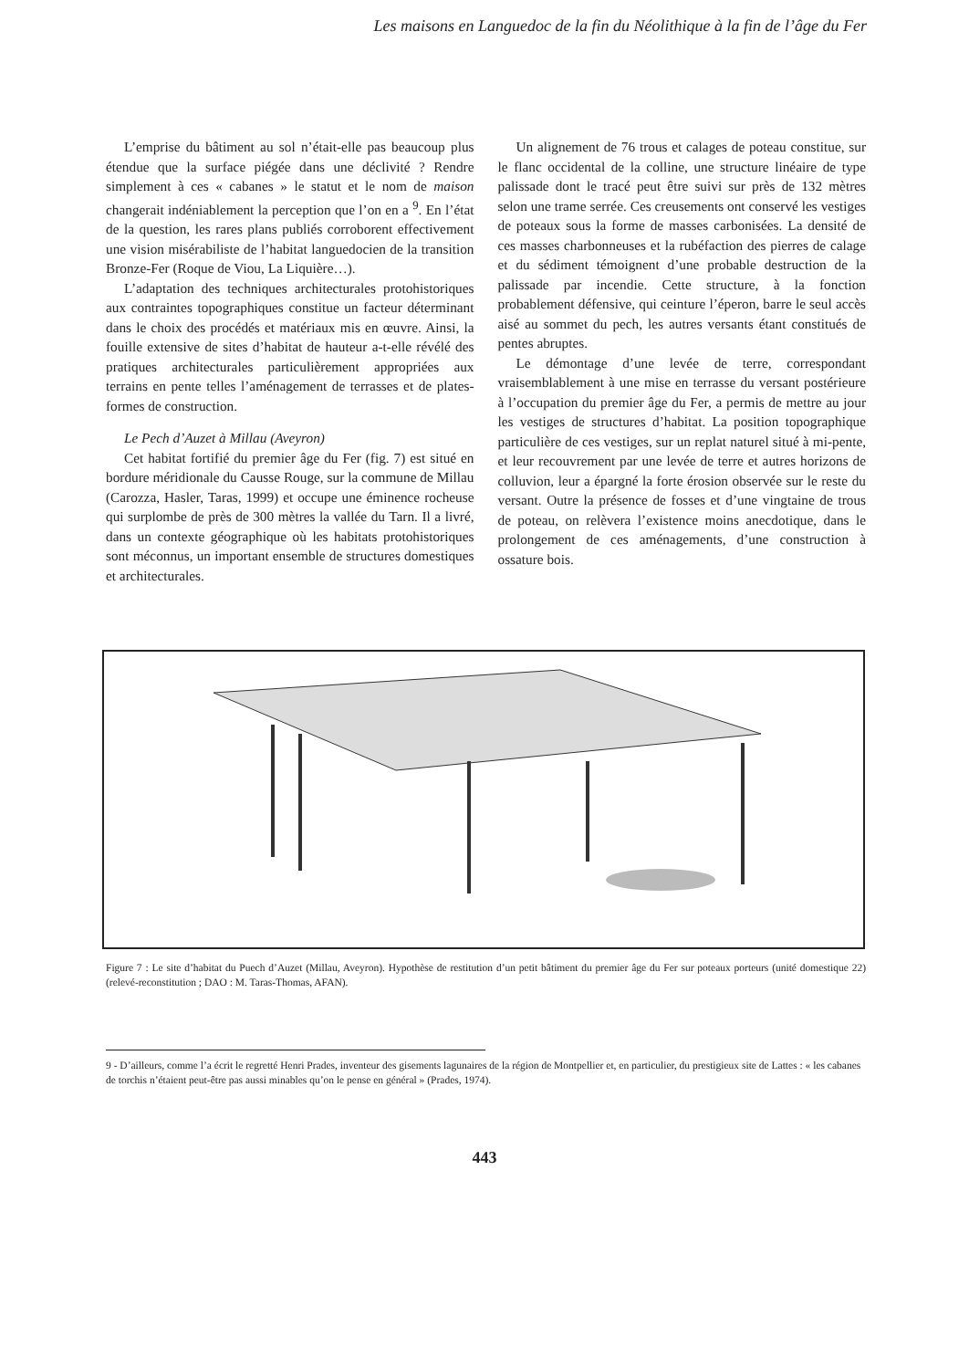Les maisons en Languedoc de la fin du Néolithique à la fin de l’âge du Fer
L’emprise du bâtiment au sol n’était-elle pas beaucoup plus étendue que la surface piégée dans une déclivité ? Rendre simplement à ces « cabanes » le statut et le nom de maison changerait indéniablement la perception que l’on en a <sup>9</sup>. En l’état de la question, les rares plans publiés corroborent effectivement une vision misérabiliste de l’habitat languedocien de la transition Bronze-Fer (Roque de Viou, La Liquière…).
L’adaptation des techniques architecturales protohistoriques aux contraintes topographiques constitue un facteur déterminant dans le choix des procédés et matériaux mis en œuvre. Ainsi, la fouille extensive de sites d’habitat de hauteur a-t-elle révélé des pratiques architecturales particulièrement appropriées aux terrains en pente telles l’aménagement de terrasses et de plates-formes de construction.
Le Pech d’Auzet à Millau (Aveyron)
Cet habitat fortifié du premier âge du Fer (fig. 7) est situé en bordure méridionale du Causse Rouge, sur la commune de Millau (Carozza, Hasler, Taras, 1999) et occupe une éminence rocheuse qui surplombe de près de 300 mètres la vallée du Tarn. Il a livré, dans un contexte géographique où les habitats protohistoriques sont méconnus, un important ensemble de structures domestiques et architecturales.
Un alignement de 76 trous et calages de poteau constitue, sur le flanc occidental de la colline, une structure linéaire de type palissade dont le tracé peut être suivi sur près de 132 mètres selon une trame serrée. Ces creusements ont conservé les vestiges de poteaux sous la forme de masses carbonisées. La densité de ces masses charbonneuses et la rubéfaction des pierres de calage et du sédiment témoignent d’une probable destruction de la palissade par incendie. Cette structure, à la fonction probablement défensive, qui ceinture l’éperon, barre le seul accès aisé au sommet du pech, les autres versants étant constitués de pentes abruptes.
Le démontage d’une levée de terre, correspondant vraisemblablement à une mise en terrasse du versant postérieure à l’occupation du premier âge du Fer, a permis de mettre au jour les vestiges de structures d’habitat. La position topographique particulière de ces vestiges, sur un replat naturel situé à mi-pente, et leur recouvrement par une levée de terre et autres horizons de colluvion, leur a épargné la forte érosion observée sur le reste du versant. Outre la présence de fosses et d’une vingtaine de trous de poteau, on relèvera l’existence moins anecdotique, dans le prolongement de ces aménagements, d’une construction à ossature bois.
Figure 7 : Le site d’habitat du Puech d’Auzet (Millau, Aveyron). Hypothèse de restitution d’un petit bâtiment du premier âge du Fer sur poteaux porteurs (unité domestique 22) (relevé-reconstitution ; DAO : M. Taras-Thomas, AFAN).
9 - D’ailleurs, comme l’a écrit le regretté Henri Prades, inventeur des gisements lagunaires de la région de Montpellier et, en particulier, du prestigieux site de Lattes : « les cabanes de torchis n’étaient peut-être pas aussi minables qu’on le pense en général » (Prades, 1974).
443